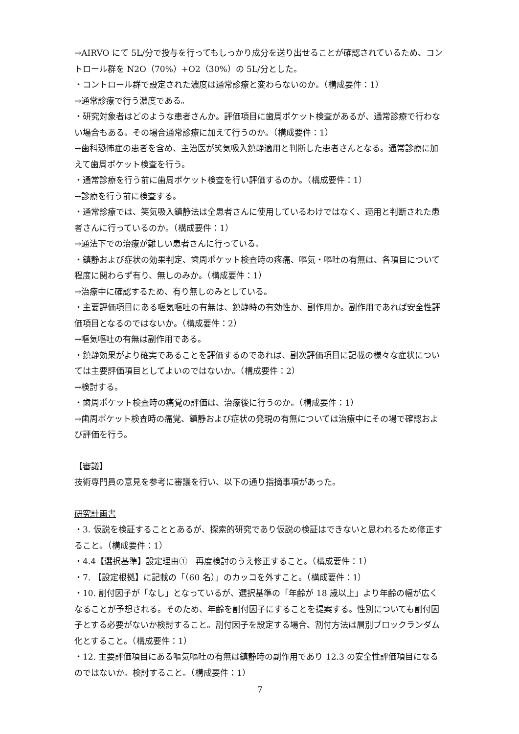→AIRVO にて 5L/分で投与を行ってもしっかり成分を送り出せることが確認されているため、コントロール群を N2O（70%）+O2（30%）の 5L/分とした。
・コントロール群で設定された濃度は通常診療と変わらないのか。（構成要件：1）
→通常診療で行う濃度である。
・研究対象者はどのような患者さんか。評価項目に歯周ポケット検査があるが、通常診療で行わない場合もある。その場合通常診療に加えて行うのか。（構成要件：1）
→歯科恐怖症の患者を含め、主治医が笑気吸入鎮静適用と判断した患者さんとなる。通常診療に加えて歯周ポケット検査を行う。
・通常診療を行う前に歯周ポケット検査を行い評価するのか。（構成要件：1）
→診療を行う前に検査する。
・通常診療では、笑気吸入鎮静法は全患者さんに使用しているわけではなく、適用と判断された患者さんに行っているのか。（構成要件：1）
→通法下での治療が難しい患者さんに行っている。
・鎮静および症状の効果判定、歯周ポケット検査時の疼痛、嘔気・嘔吐の有無は、各項目について程度に関わらず有り、無しのみか。（構成要件：1）
→治療中に確認するため、有り無しのみとしている。
・主要評価項目にある嘔気嘔吐の有無は、鎮静時の有効性か、副作用か。副作用であれば安全性評価項目となるのではないか。（構成要件：2）
→嘔気嘔吐の有無は副作用である。
・鎮静効果がより確実であることを評価するのであれば、副次評価項目に記載の様々な症状については主要評価項目としてよいのではないか。（構成要件：2）
→検討する。
・歯周ポケット検査時の痛覚の評価は、治療後に行うのか。（構成要件：1）
→歯周ポケット検査時の痛覚、鎮静および症状の発現の有無については治療中にその場で確認および評価を行う。
【審議】
技術専門員の意見を参考に審議を行い、以下の通り指摘事項があった。
研究計画書
・3. 仮説を検証することとあるが、探索的研究であり仮説の検証はできないと思われるため修正すること。（構成要件：1）
・4.4【選択基準】設定理由①　再度検討のうえ修正すること。（構成要件：1）
・7. 【設定根拠】に記載の「（60 名）」のカッコを外すこと。（構成要件：1）
・10. 割付因子が「なし」となっているが、選択基準の「年齢が 18 歳以上」より年齢の幅が広くなることが予想される。そのため、年齢を割付因子にすることを提案する。性別についても割付因子とする必要がないか検討すること。割付因子を設定する場合、割付方法は層別ブロックランダム化とすること。（構成要件：1）
・12. 主要評価項目にある嘔気嘔吐の有無は鎮静時の副作用であり 12.3 の安全性評価項目になるのではないか。検討すること。（構成要件：1）
7